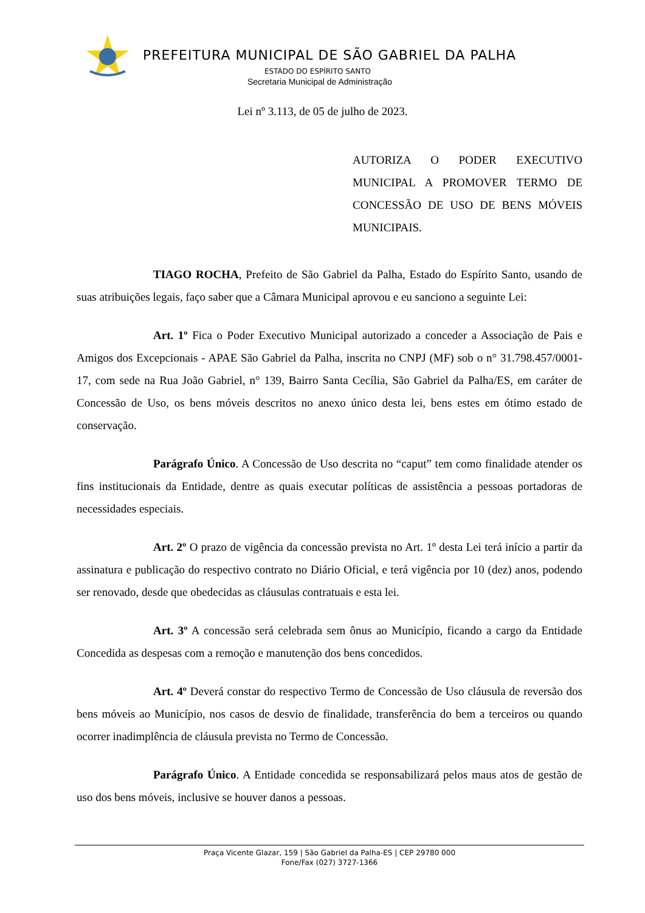PREFEITURA MUNICIPAL DE SÃO GABRIEL DA PALHA
ESTADO DO ESPÍRITO SANTO
Secretaria Municipal de Administração
Lei nº 3.113, de 05 de julho de 2023.
AUTORIZA O PODER EXECUTIVO MUNICIPAL A PROMOVER TERMO DE CONCESSÃO DE USO DE BENS MÓVEIS MUNICIPAIS.
TIAGO ROCHA, Prefeito de São Gabriel da Palha, Estado do Espírito Santo, usando de suas atribuições legais, faço saber que a Câmara Municipal aprovou e eu sanciono a seguinte Lei:
Art. 1º Fica o Poder Executivo Municipal autorizado a conceder a Associação de Pais e Amigos dos Excepcionais - APAE São Gabriel da Palha, inscrita no CNPJ (MF) sob o n° 31.798.457/0001-17, com sede na Rua João Gabriel, n° 139, Bairro Santa Cecília, São Gabriel da Palha/ES, em caráter de Concessão de Uso, os bens móveis descritos no anexo único desta lei, bens estes em ótimo estado de conservação.
Parágrafo Único. A Concessão de Uso descrita no “caput” tem como finalidade atender os fins institucionais da Entidade, dentre as quais executar políticas de assistência a pessoas portadoras de necessidades especiais.
Art. 2º O prazo de vigência da concessão prevista no Art. 1º desta Lei terá início a partir da assinatura e publicação do respectivo contrato no Diário Oficial, e terá vigência por 10 (dez) anos, podendo ser renovado, desde que obedecidas as cláusulas contratuais e esta lei.
Art. 3º A concessão será celebrada sem ônus ao Município, ficando a cargo da Entidade Concedida as despesas com a remoção e manutenção dos bens concedidos.
Art. 4º Deverá constar do respectivo Termo de Concessão de Uso cláusula de reversão dos bens móveis ao Município, nos casos de desvio de finalidade, transferência do bem a terceiros ou quando ocorrer inadimplência de cláusula prevista no Termo de Concessão.
Parágrafo Único. A Entidade concedida se responsabilizará pelos maus atos de gestão de uso dos bens móveis, inclusive se houver danos a pessoas.
Praça Vicente Glazar, 159 | São Gabriel da Palha-ES | CEP 29780 000
Fone/Fax (027) 3727-1366